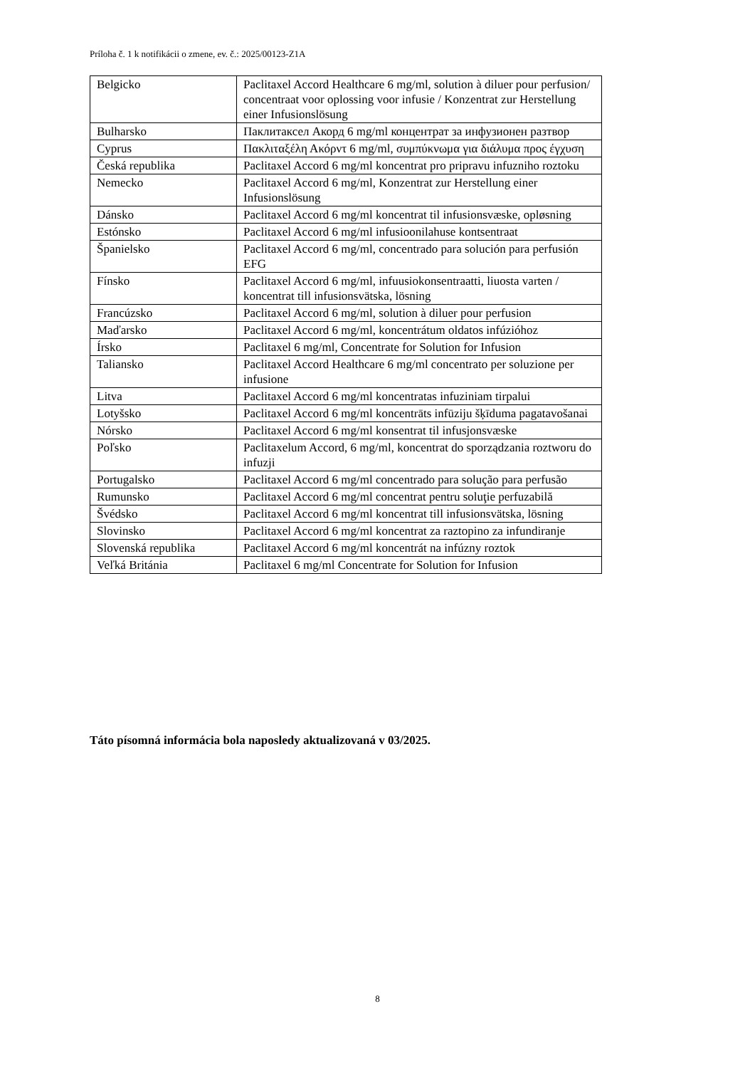Príloha č. 1 k notifikácii o zmene, ev. č.: 2025/00123-Z1A
| Belgicko | Paclitaxel Accord Healthcare 6 mg/ml, solution à diluer pour perfusion/ concentraat voor oplossing voor infusie / Konzentrat zur Herstellung einer Infusionslösung |
| Bulharsko | Паклитаксел Акорд 6 mg/ml концентрат за инфузионен разтвор |
| Cyprus | Πακλιταξέλη Ακόρντ 6 mg/ml, συμπύκνωμα για διάλυμα προς έγχυση |
| Česká republika | Paclitaxel Accord 6 mg/ml koncentrat pro pripravu infuzniho roztoku |
| Nemecko | Paclitaxel Accord 6 mg/ml, Konzentrat zur Herstellung einer Infusionslösung |
| Dánsko | Paclitaxel Accord 6 mg/ml koncentrat til infusionsvæske, opløsning |
| Estónsko | Paclitaxel Accord 6 mg/ml infusioonilahuse kontsentraat |
| Španielsko | Paclitaxel Accord 6 mg/ml, concentrado para solución para perfusión EFG |
| Fínsko | Paclitaxel Accord 6 mg/ml, infuusiokonsentraatti, liuosta varten / koncentrat till infusionsvätska, lösning |
| Francúzsko | Paclitaxel Accord 6 mg/ml, solution à diluer pour perfusion |
| Maďarsko | Paclitaxel Accord 6 mg/ml, koncentrátum oldatos infúzióhoz |
| Írsko | Paclitaxel 6 mg/ml, Concentrate for Solution for Infusion |
| Taliansko | Paclitaxel Accord Healthcare 6 mg/ml concentrato per soluzione per infusione |
| Litva | Paclitaxel Accord 6 mg/ml koncentratas infuziniam tirpalui |
| Lotyšsko | Paclitaxel Accord 6 mg/ml koncentrāts infūziju šķīduma pagatavošanai |
| Nórsko | Paclitaxel Accord 6 mg/ml konsentrat til infusjonsvæske |
| Poľsko | Paclitaxelum Accord, 6 mg/ml, koncentrat do sporządzania roztworu do infuzji |
| Portugalsko | Paclitaxel Accord 6 mg/ml concentrado para solução para perfusão |
| Rumunsko | Paclitaxel Accord 6 mg/ml concentrat pentru soluţie perfuzabilă |
| Švédsko | Paclitaxel Accord 6 mg/ml koncentrat till infusionsvätska, lösning |
| Slovinsko | Paclitaxel Accord 6 mg/ml koncentrat za raztopino za infundiranje |
| Slovenská republika | Paclitaxel Accord 6 mg/ml koncentrát na infúzny roztok |
| Veľká Británia | Paclitaxel 6 mg/ml Concentrate for Solution for Infusion |
Táto písomná informácia bola naposledy aktualizovaná v 03/2025.
8